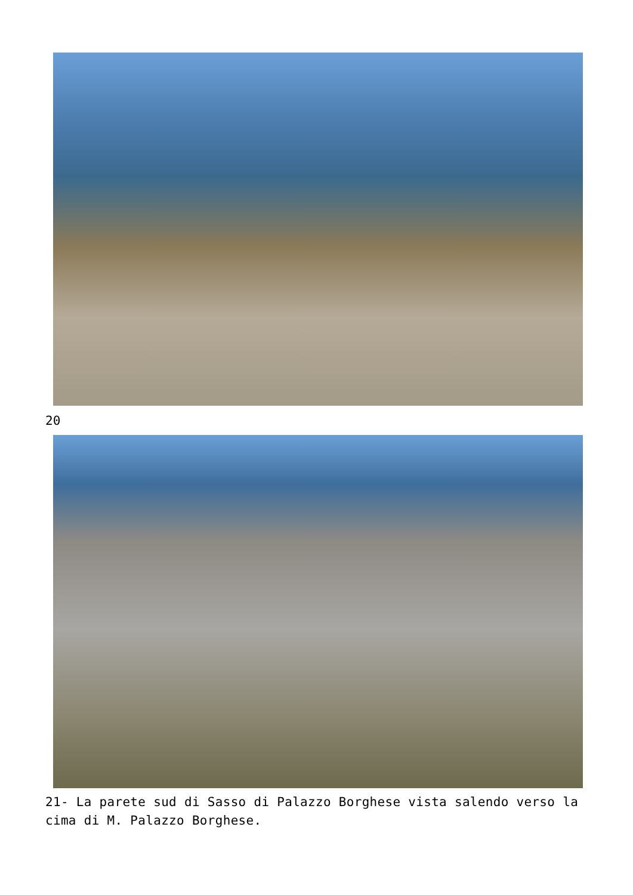20
21- La parete sud di Sasso di Palazzo Borghese vista salendo verso la cima di M. Palazzo Borghese.